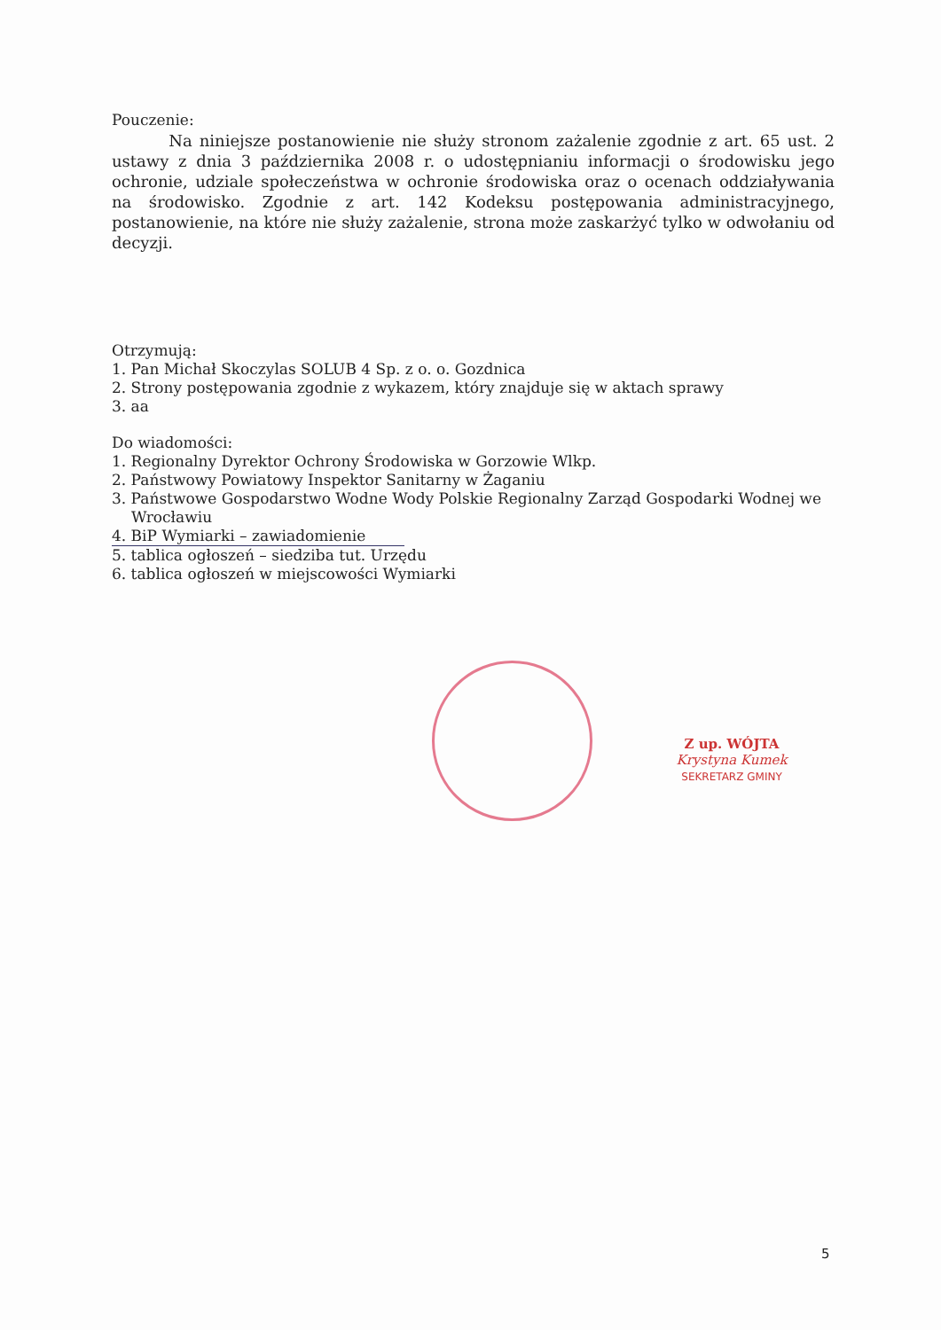Pouczenie:
Na niniejsze postanowienie nie służy stronom zażalenie zgodnie z art. 65 ust. 2 ustawy z dnia 3 października 2008 r. o udostępnianiu informacji o środowisku jego ochronie, udziale społeczeństwa w ochronie środowiska oraz o ocenach oddziaływania na środowisko. Zgodnie z art. 142 Kodeksu postępowania administracyjnego, postanowienie, na które nie służy zażalenie, strona może zaskarżyć tylko w odwołaniu od decyzji.
Otrzymują:
1. Pan Michał Skoczylas SOLUB 4 Sp. z o. o. Gozdnica
2. Strony postępowania zgodnie z wykazem, który znajduje się w aktach sprawy
3. aa
Do wiadomości:
1. Regionalny Dyrektor Ochrony Środowiska w Gorzowie Wlkp.
2. Państwowy Powiatowy Inspektor Sanitarny w Żaganiu
3. Państwowe Gospodarstwo Wodne Wody Polskie Regionalny Zarząd Gospodarki Wodnej we
Wrocławiu
4. BiP Wymiarki – zawiadomienie
5. tablica ogłoszeń – siedziba tut. Urzędu
6. tablica ogłoszeń w miejscowości Wymiarki
Z up. WÓJTA
Krystyna Kumek
SEKRETARZ GMINY
5